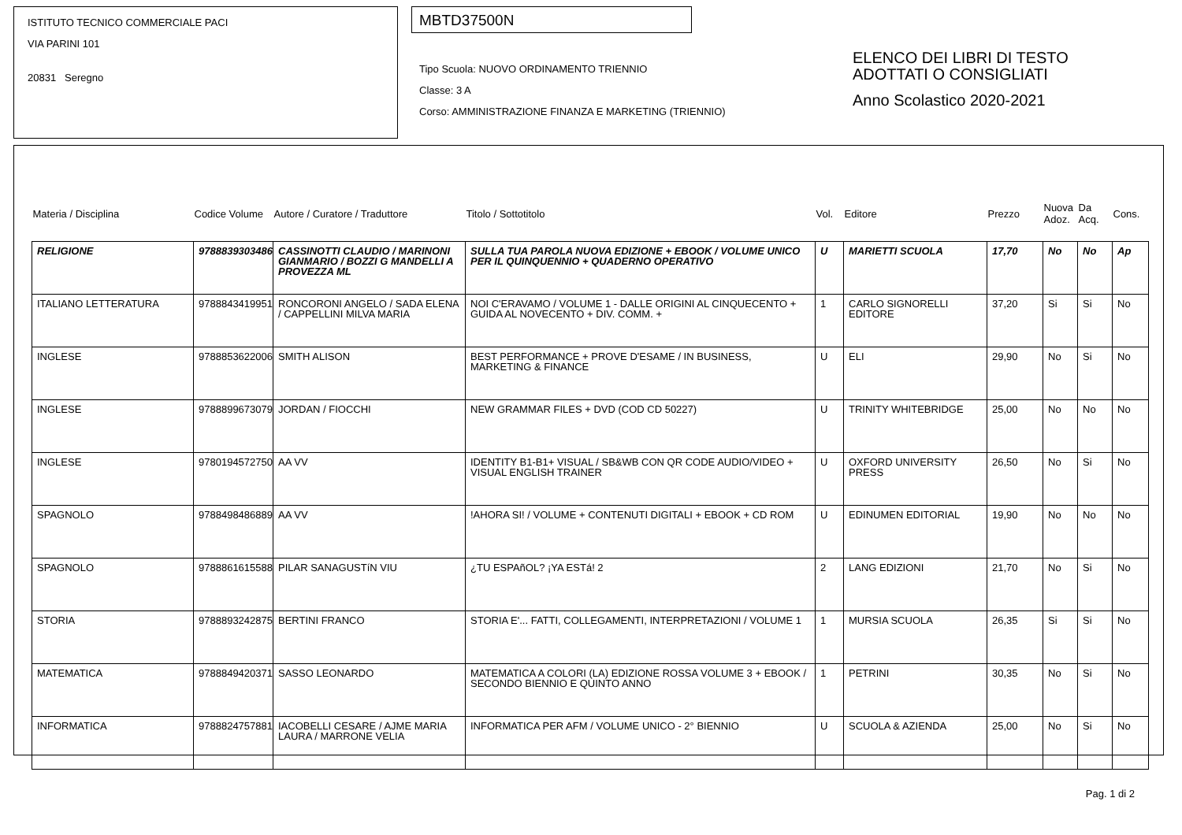ISTITUTO TECNICO COMMERCIALE PACI
VIA PARINI 101
20831 Seregno
MBTD37500N
Tipo Scuola: NUOVO ORDINAMENTO TRIENNIO
Classe: 3 A
Corso: AMMINISTRAZIONE FINANZA E MARKETING (TRIENNIO)
ELENCO DEI LIBRI DI TESTO
ADOTTATI O CONSIGLIATI
Anno Scolastico 2020-2021
| Materia / Disciplina | Codice Volume | Autore / Curatore / Traduttore | Titolo / Sottotitolo | Vol. | Editore | Prezzo | Nuova Adoz. | Da Acq. | Cons. |
| --- | --- | --- | --- | --- | --- | --- | --- | --- | --- |
| RELIGIONE | 9788839303486 | CASSINOTTI CLAUDIO / MARINONI GIANMARIO / BOZZI G MANDELLI A PROVEZZA ML | SULLA TUA PAROLA NUOVA EDIZIONE + EBOOK / VOLUME UNICO PER IL QUINQUENNIO + QUADERNO OPERATIVO | U | MARIETTI SCUOLA | 17,70 | No | No | Ap |
| ITALIANO LETTERATURA | 9788843419951 | RONCORONI ANGELO / SADA ELENA / CAPPELLINI MILVA MARIA | NOI C'ERAVAMO / VOLUME 1 - DALLE ORIGINI AL CINQUECENTO + GUIDA AL NOVECENTO + DIV. COMM. + | 1 | CARLO SIGNORELLI EDITORE | 37,20 | Si | Si | No |
| INGLESE | 9788853622006 | SMITH ALISON | BEST PERFORMANCE + PROVE D'ESAME / IN BUSINESS, MARKETING & FINANCE | U | ELI | 29,90 | No | Si | No |
| INGLESE | 9788899673079 | JORDAN / FIOCCHI | NEW GRAMMAR FILES + DVD (COD CD 50227) | U | TRINITY WHITEBRIDGE | 25,00 | No | No | No |
| INGLESE | 9780194572750 | AA VV | IDENTITY B1-B1+ VISUAL / SB&WB CON QR CODE AUDIO/VIDEO + VISUAL ENGLISH TRAINER | U | OXFORD UNIVERSITY PRESS | 26,50 | No | Si | No |
| SPAGNOLO | 9788498486889 | AA VV | !AHORA SI! / VOLUME + CONTENUTI DIGITALI + EBOOK + CD ROM | U | EDINUMEN EDITORIAL | 19,90 | No | No | No |
| SPAGNOLO | 9788861615588 | PILAR SANAGUSTíN VIU | ¿TU ESPAñOL? ¡YA ESTá! 2 | 2 | LANG EDIZIONI | 21,70 | No | Si | No |
| STORIA | 9788893242875 | BERTINI FRANCO | STORIA E'... FATTI, COLLEGAMENTI, INTERPRETAZIONI / VOLUME 1 | 1 | MURSIA SCUOLA | 26,35 | Si | Si | No |
| MATEMATICA | 9788849420371 | SASSO LEONARDO | MATEMATICA A COLORI (LA) EDIZIONE ROSSA VOLUME 3 + EBOOK / SECONDO BIENNIO E QUINTO ANNO | 1 | PETRINI | 30,35 | No | Si | No |
| INFORMATICA | 9788824757881 | IACOBELLI CESARE / AJME MARIA LAURA / MARRONE VELIA | INFORMATICA PER AFM / VOLUME UNICO - 2° BIENNIO | U | SCUOLA & AZIENDA | 25,00 | No | Si | No |
Pag. 1 di 2